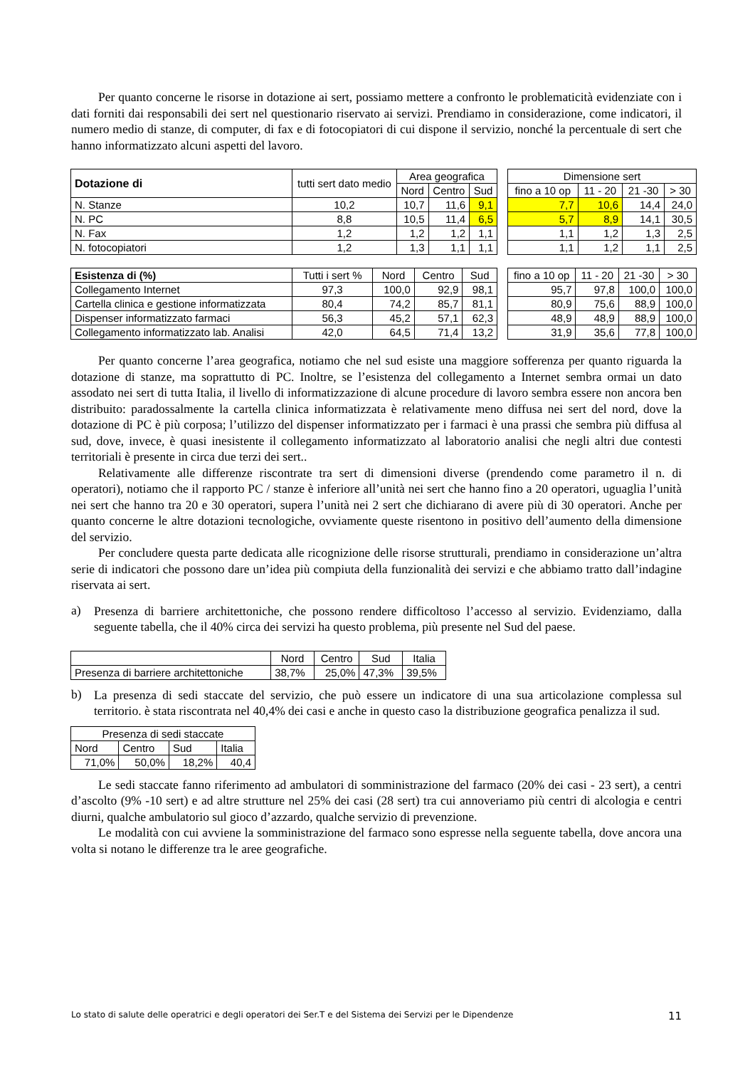Per quanto concerne le risorse in dotazione ai sert, possiamo mettere a confronto le problematicità evidenziate con i dati forniti dai responsabili dei sert nel questionario riservato ai servizi. Prendiamo in considerazione, come indicatori, il numero medio di stanze, di computer, di fax e di fotocopiatori di cui dispone il servizio, nonché la percentuale di sert che hanno informatizzato alcuni aspetti del lavoro.
| Dotazione di | tutti sert dato medio | Area geografica | | |
| --- | --- | --- | --- | --- |
| | | Nord | Centro | Sud |
| N. Stanze | 10,2 | 10,7 | 11,6 | 9,1 |
| N. PC | 8,8 | 10,5 | 11,4 | 6,5 |
| N. Fax | 1,2 | 1,2 | 1,2 | 1,1 |
| N. fotocopiatori | 1,2 | 1,3 | 1,1 | 1,1 |
| Dimensione sert | | | |
| --- | --- | --- | --- |
| fino a 10 op | 11 - 20 | 21 -30 | > 30 |
| 7,7 | 10,6 | 14,4 | 24,0 |
| 5,7 | 8,9 | 14,1 | 30,5 |
| 1,1 | 1,2 | 1,3 | 2,5 |
| 1,1 | 1,2 | 1,1 | 2,5 |
| Esistenza di (%) | Tutti i sert % | Nord | Centro | Sud |
| --- | --- | --- | --- | --- |
| Collegamento Internet | 97,3 | 100,0 | 92,9 | 98,1 |
| Cartella clinica e gestione informatizzata | 80,4 | 74,2 | 85,7 | 81,1 |
| Dispenser informatizzato farmaci | 56,3 | 45,2 | 57,1 | 62,3 |
| Collegamento informatizzato lab. Analisi | 42,0 | 64,5 | 71,4 | 13,2 |
| fino a 10 op | 11 - 20 | 21 -30 | > 30 |
| --- | --- | --- | --- |
| 95,7 | 97,8 | 100,0 | 100,0 |
| 80,9 | 75,6 | 88,9 | 100,0 |
| 48,9 | 48,9 | 88,9 | 100,0 |
| 31,9 | 35,6 | 77,8 | 100,0 |
Per quanto concerne l’area geografica, notiamo che nel sud esiste una maggiore sofferenza per quanto riguarda la dotazione di stanze, ma soprattutto di PC. Inoltre, se l’esistenza del collegamento a Internet sembra ormai un dato assodato nei sert di tutta Italia, il livello di informatizzazione di alcune procedure di lavoro sembra essere non ancora ben distribuito: paradossalmente la cartella clinica informatizzata è relativamente meno diffusa nei sert del nord, dove la dotazione di PC è più corposa; l’utilizzo del dispenser informatizzato per i farmaci è una prassi che sembra più diffusa al sud, dove, invece, è quasi inesistente il collegamento informatizzato al laboratorio analisi che negli altri due contesti territoriali è presente in circa due terzi dei sert..
Relativamente alle differenze riscontrate tra sert di dimensioni diverse (prendendo come parametro il n. di operatori), notiamo che il rapporto PC / stanze è inferiore all’unità nei sert che hanno fino a 20 operatori, uguaglia l’unità nei sert che hanno tra 20 e 30 operatori, supera l’unità nei 2 sert che dichiarano di avere più di 30 operatori. Anche per quanto concerne le altre dotazioni tecnologiche, ovviamente queste risentono in positivo dell’aumento della dimensione del servizio.
Per concludere questa parte dedicata alle ricognizione delle risorse strutturali, prendiamo in considerazione un’altra serie di indicatori che possono dare un’idea più compiuta della funzionalità dei servizi e che abbiamo tratto dall’indagine riservata ai sert.
a)
Presenza di barriere architettoniche, che possono rendere difficoltoso l’accesso al servizio. Evidenziamo, dalla seguente tabella, che il 40% circa dei servizi ha questo problema, più presente nel Sud del paese.
| | Nord | Centro | Sud | Italia |
| Presenza di barriere architettoniche | 38,7% | 25,0% | 47,3% | 39,5% |
b)
La presenza di sedi staccate del servizio, che può essere un indicatore di una sua articolazione complessa sul territorio. è stata riscontrata nel 40,4% dei casi e anche in questo caso la distribuzione geografica penalizza il sud.
| Presenza di sedi staccate | | | |
| Nord | Centro | Sud | Italia |
| 71,0% | 50,0% | 18,2% | 40,4 |
Le sedi staccate fanno riferimento ad ambulatori di somministrazione del farmaco (20% dei casi - 23 sert), a centri d’ascolto (9% -10 sert) e ad altre strutture nel 25% dei casi (28 sert) tra cui annoveriamo più centri di alcologia e centri diurni, qualche ambulatorio sul gioco d’azzardo, qualche servizio di prevenzione.
Le modalità con cui avviene la somministrazione del farmaco sono espresse nella seguente tabella, dove ancora una volta si notano le differenze tra le aree geografiche.
Lo stato di salute delle operatrici e degli operatori dei Ser.T e del Sistema dei Servizi per le Dipendenze 11